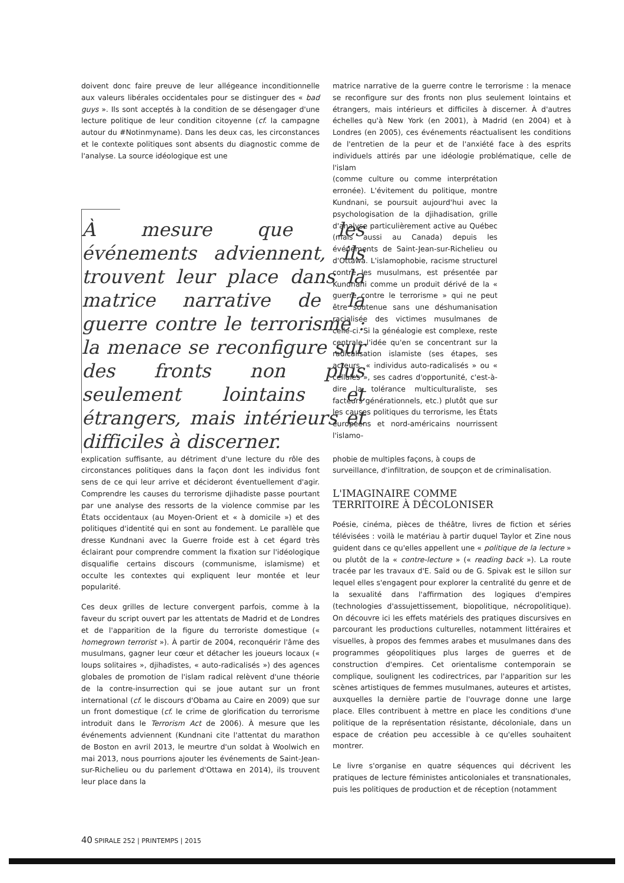doivent donc faire preuve de leur allégeance inconditionnelle aux valeurs libérales occidentales pour se distinguer des « bad guys ». Ils sont acceptés à la condition de se désengager d'une lecture politique de leur condition citoyenne (cf. la campagne autour du #Notinmyname). Dans les deux cas, les circonstances et le contexte politiques sont absents du diagnostic comme de l'analyse. La source idéologique est une
À mesure que les événements adviennent, ils trouvent leur place dans la matrice narrative de la guerre contre le terrorisme : la menace se reconfigure sur des fronts non plus seulement lointains et étrangers, mais intérieurs et difficiles à discerner.
matrice narrative de la guerre contre le terrorisme : la menace se reconfigure sur des fronts non plus seulement lointains et étrangers, mais intérieurs et difficiles à discerner. À d'autres échelles qu'à New York (en 2001), à Madrid (en 2004) et à Londres (en 2005), ces événements réactualisent les conditions de l'entretien de la peur et de l'anxiété face à des esprits individuels attirés par une idéologie problématique, celle de l'islam
(comme culture ou comme interprétation erronée). L'évitement du politique, montre Kundnani, se poursuit aujourd'hui avec la psychologisation de la djihadisation, grille d'analyse particulièrement active au Québec (mais aussi au Canada) depuis les événements de Saint-Jean-sur-Richelieu ou d'Ottawa. L'islamophobie, racisme structurel contre les musulmans, est présentée par Kundnani comme un produit dérivé de la « guerre contre le terrorisme » qui ne peut être soutenue sans une déshumanisation racialisée des victimes musulmanes de celle-ci. Si la généalogie est complexe, reste centrale l'idée qu'en se concentrant sur la radicalisation islamiste (ses étapes, ses acteurs, « individus auto-radicalisés » ou « cellules », ses cadres d'opportunité, c'est-à-dire la tolérance multiculturaliste, ses facteurs générationnels, etc.) plutôt que sur les causes politiques du terrorisme, les États européens et nord-américains nourrissent l'islamo-
explication suffisante, au détriment d'une lecture du rôle des circonstances politiques dans la façon dont les individus font sens de ce qui leur arrive et décideront éventuellement d'agir. Comprendre les causes du terrorisme djihadiste passe pourtant par une analyse des ressorts de la violence commise par les États occidentaux (au Moyen-Orient et « à domicile ») et des politiques d'identité qui en sont au fondement. Le parallèle que dresse Kundnani avec la Guerre froide est à cet égard très éclairant pour comprendre comment la fixation sur l'idéologique disqualifie certains discours (communisme, islamisme) et occulte les contextes qui expliquent leur montée et leur popularité.
Ces deux grilles de lecture convergent parfois, comme à la faveur du script ouvert par les attentats de Madrid et de Londres et de l'apparition de la figure du terroriste domestique (« homegrown terrorist »). À partir de 2004, reconquérir l'âme des musulmans, gagner leur cœur et détacher les joueurs locaux (« loups solitaires », djihadistes, « auto-radicalisés ») des agences globales de promotion de l'islam radical relèvent d'une théorie de la contre-insurrection qui se joue autant sur un front international (cf. le discours d'Obama au Caire en 2009) que sur un front domestique (cf. le crime de glorification du terrorisme introduit dans le Terrorism Act de 2006). À mesure que les événements adviennent (Kundnani cite l'attentat du marathon de Boston en avril 2013, le meurtre d'un soldat à Woolwich en mai 2013, nous pourrions ajouter les événements de Saint-Jean-sur-Richelieu ou du parlement d'Ottawa en 2014), ils trouvent leur place dans la
phobie de multiples façons, à coups de
surveillance, d'infiltration, de soupçon et de criminalisation.
L'IMAGINAIRE COMME
TERRITOIRE À DÉCOLONISER
Poésie, cinéma, pièces de théâtre, livres de fiction et séries télévisées : voilà le matériau à partir duquel Taylor et Zine nous guident dans ce qu'elles appellent une « politique de la lecture » ou plutôt de la « contre-lecture » (« reading back »). La route tracée par les travaux d'E. Saïd ou de G. Spivak est le sillon sur lequel elles s'engagent pour explorer la centralité du genre et de la sexualité dans l'affirmation des logiques d'empires (technologies d'assujettissement, biopolitique, nécropolitique). On découvre ici les effets matériels des pratiques discursives en parcourant les productions culturelles, notamment littéraires et visuelles, à propos des femmes arabes et musulmanes dans des programmes géopolitiques plus larges de guerres et de construction d'empires. Cet orientalisme contemporain se complique, soulignent les codirectrices, par l'apparition sur les scènes artistiques de femmes musulmanes, auteures et artistes, auxquelles la dernière partie de l'ouvrage donne une large place. Elles contribuent à mettre en place les conditions d'une politique de la représentation résistante, décoloniale, dans un espace de création peu accessible à ce qu'elles souhaitent montrer.
Le livre s'organise en quatre séquences qui décrivent les pratiques de lecture féministes anticoloniales et transnationales, puis les politiques de production et de réception (notamment
40 SPIRALE 252 | PRINTEMPS | 2015